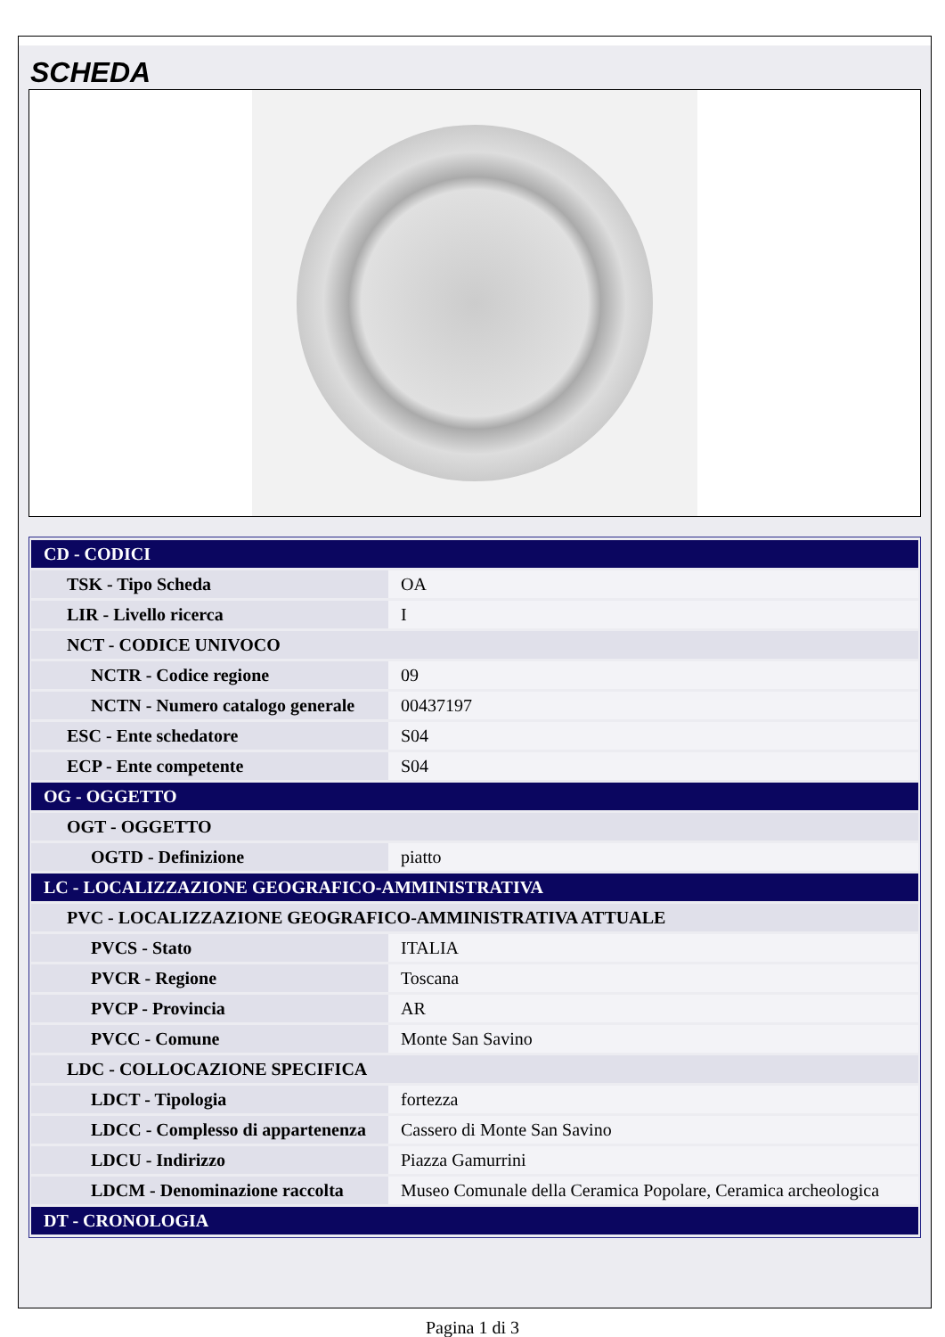SCHEDA
| CD - CODICI | |
| TSK - Tipo Scheda | OA |
| LIR - Livello ricerca | I |
| NCT - CODICE UNIVOCO | |
| NCTR - Codice regione | 09 |
| NCTN - Numero catalogo generale | 00437197 |
| ESC - Ente schedatore | S04 |
| ECP - Ente competente | S04 |
| OG - OGGETTO | |
| OGT - OGGETTO | |
| OGTD - Definizione | piatto |
| LC - LOCALIZZAZIONE GEOGRAFICO-AMMINISTRATIVA | |
| PVC - LOCALIZZAZIONE GEOGRAFICO-AMMINISTRATIVA ATTUALE | |
| PVCS - Stato | ITALIA |
| PVCR - Regione | Toscana |
| PVCP - Provincia | AR |
| PVCC - Comune | Monte San Savino |
| LDC - COLLOCAZIONE SPECIFICA | |
| LDCT - Tipologia | fortezza |
| LDCC - Complesso di appartenenza | Cassero di Monte San Savino |
| LDCU - Indirizzo | Piazza Gamurrini |
| LDCM - Denominazione raccolta | Museo Comunale della Ceramica Popolare, Ceramica archeologica |
| DT - CRONOLOGIA | |
Pagina 1 di 3